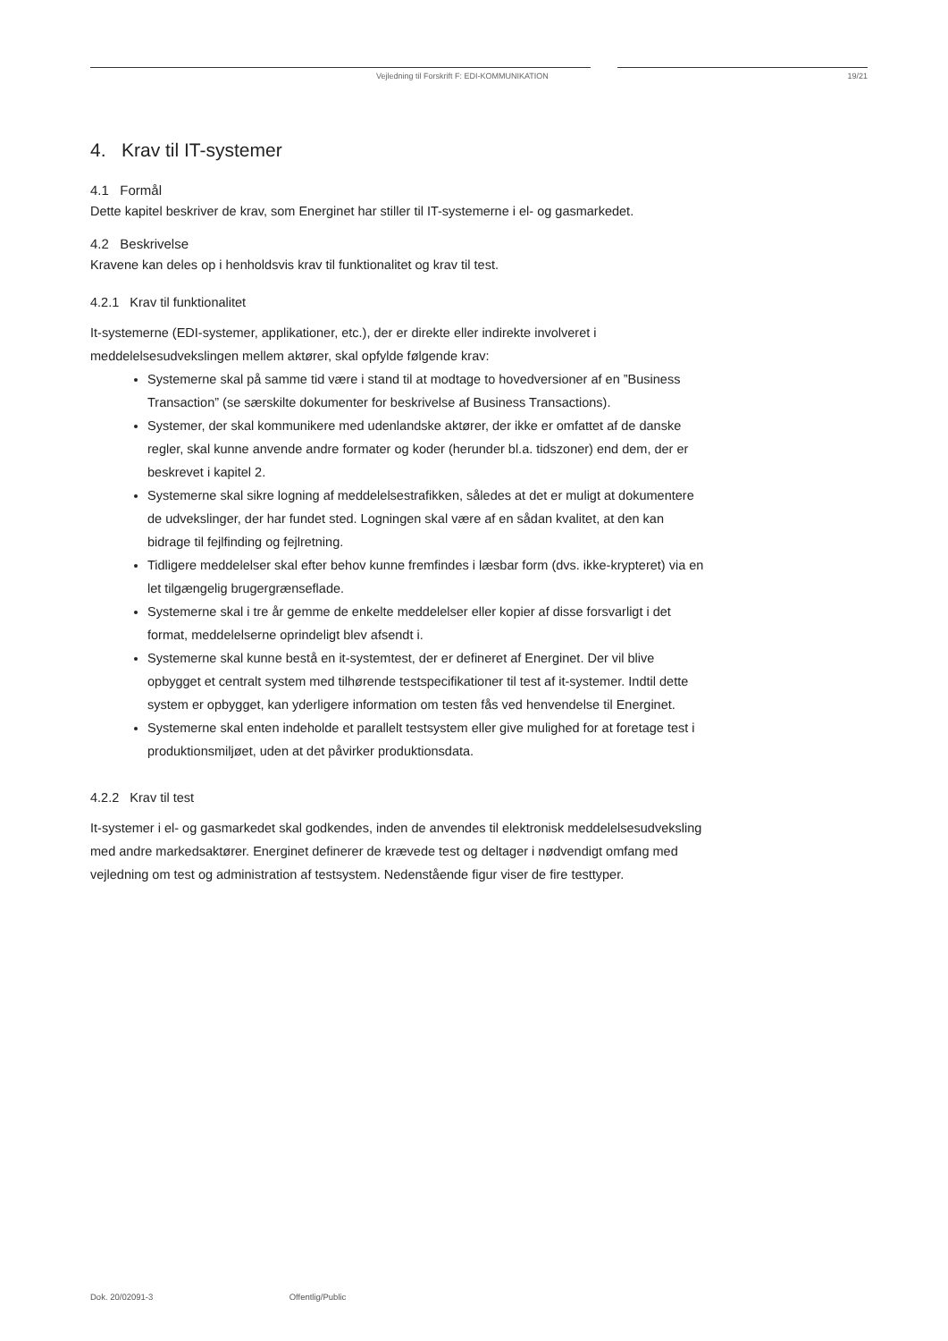Vejledning til Forskrift F: EDI-KOMMUNIKATION 19/21
4. Krav til IT-systemer
4.1 Formål
Dette kapitel beskriver de krav, som Energinet har stiller til IT-systemerne i el- og gasmarkedet.
4.2 Beskrivelse
Kravene kan deles op i henholdsvis krav til funktionalitet og krav til test.
4.2.1 Krav til funktionalitet
It-systemerne (EDI-systemer, applikationer, etc.), der er direkte eller indirekte involveret i meddelelsesudvekslingen mellem aktører, skal opfylde følgende krav:
Systemerne skal på samme tid være i stand til at modtage to hovedversioner af en ”Business Transaction” (se særskilte dokumenter for beskrivelse af Business Transactions).
Systemer, der skal kommunikere med udenlandske aktører, der ikke er omfattet af de danske regler, skal kunne anvende andre formater og koder (herunder bl.a. tidszoner) end dem, der er beskrevet i kapitel 2.
Systemerne skal sikre logning af meddelelsestrafikken, således at det er muligt at dokumentere de udvekslinger, der har fundet sted. Logningen skal være af en sådan kvalitet, at den kan bidrage til fejlfinding og fejlretning.
Tidligere meddelelser skal efter behov kunne fremfindes i læsbar form (dvs. ikke-krypteret) via en let tilgængelig brugergrænseflade.
Systemerne skal i tre år gemme de enkelte meddelelser eller kopier af disse forsvarligt i det format, meddelelserne oprindeligt blev afsendt i.
Systemerne skal kunne bestå en it-systemtest, der er defineret af Energinet. Der vil blive opbygget et centralt system med tilhørende testspecifikationer til test af it-systemer. Indtil dette system er opbygget, kan yderligere information om testen fås ved henvendelse til Energinet.
Systemerne skal enten indeholde et parallelt testsystem eller give mulighed for at foretage test i produktionsmiljøet, uden at det påvirker produktionsdata.
4.2.2 Krav til test
It-systemer i el- og gasmarkedet skal godkendes, inden de anvendes til elektronisk meddelelsesudveksling med andre markedsaktører. Energinet definerer de krævede test og deltager i nødvendigt omfang med vejledning om test og administration af testsystem. Nedenstående figur viser de fire testtyper.
Dok. 20/02091-3 Offentlig/Public